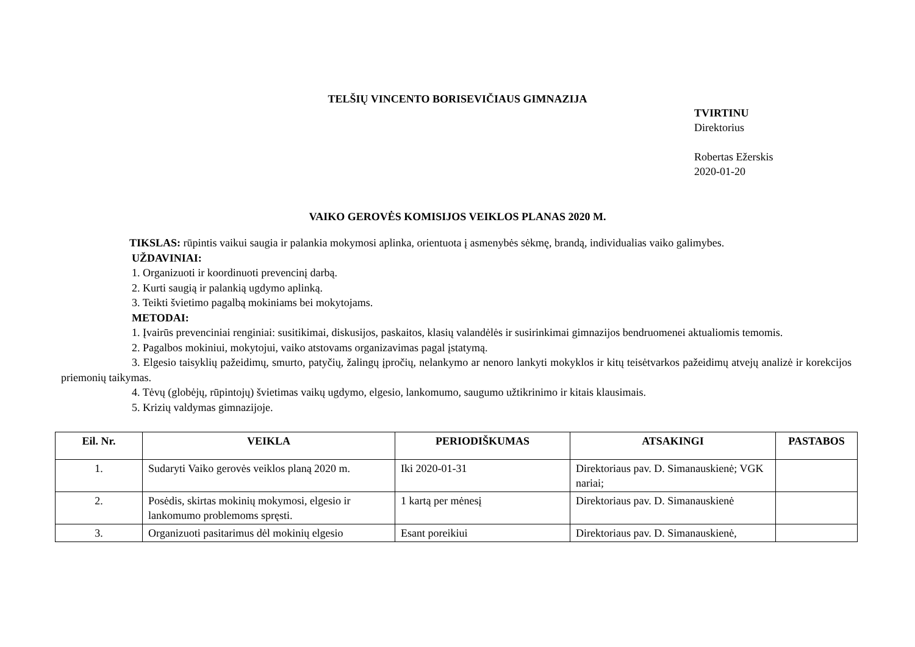TELŠIŲ VINCENTO BORISEVIČIAUS GIMNAZIJA
TVIRTINU
Direktorius
Robertas Ežerskis
2020-01-20
VAIKO GEROVĖS KOMISIJOS VEIKLOS PLANAS 2020 M.
TIKSLAS: rūpintis vaikui saugia ir palankia mokymosi aplinka, orientuota į asmenybės sėkmę, brandą, individualias vaiko galimybes.
UŽDAVINIAI:
1. Organizuoti ir koordinuoti prevencinį darbą.
2. Kurti saugią ir palankią ugdymo aplinką.
3. Teikti švietimo pagalbą mokiniams bei mokytojams.
METODAI:
1. Įvairūs prevenciniai renginiai: susitikimai, diskusijos, paskaitos, klasių valandėlės ir susirinkimai gimnazijos bendruomenei aktualiomis temomis.
2. Pagalbos mokiniui, mokytojui, vaiko atstovams organizavimas pagal įstatymą.
3. Elgesio taisyklių pažeidimų, smurto, patyčių, žalingų įpročių, nelankymo ar nenoro lankyti mokyklos ir kitų teisėtvarkos pažeidimų atvejų analizė ir korekcijos priemonių taikymas.
4. Tėvų (globėjų, rūpintojų) švietimas vaikų ugdymo, elgesio, lankomumo, saugumo užtikrinimo ir kitais klausimais.
5. Krizių valdymas gimnazijoje.
| Eil. Nr. | VEIKLA | PERIODIŠKUMAS | ATSAKINGI | PASTABOS |
| --- | --- | --- | --- | --- |
| 1. | Sudaryti Vaiko gerovės veiklos planą 2020 m. | Iki 2020-01-31 | Direktoriaus pav. D. Simanauskienė; VGK nariai; | |
| 2. | Posėdis, skirtas mokinių mokymosi, elgesio ir lankomumo problemoms spręsti. | 1 kartą per mėnesį | Direktoriaus pav. D. Simanauskienė | |
| 3. | Organizuoti pasitarimus dėl mokinių elgesio | Esant poreikiui | Direktoriaus pav. D. Simanauskienė, | |